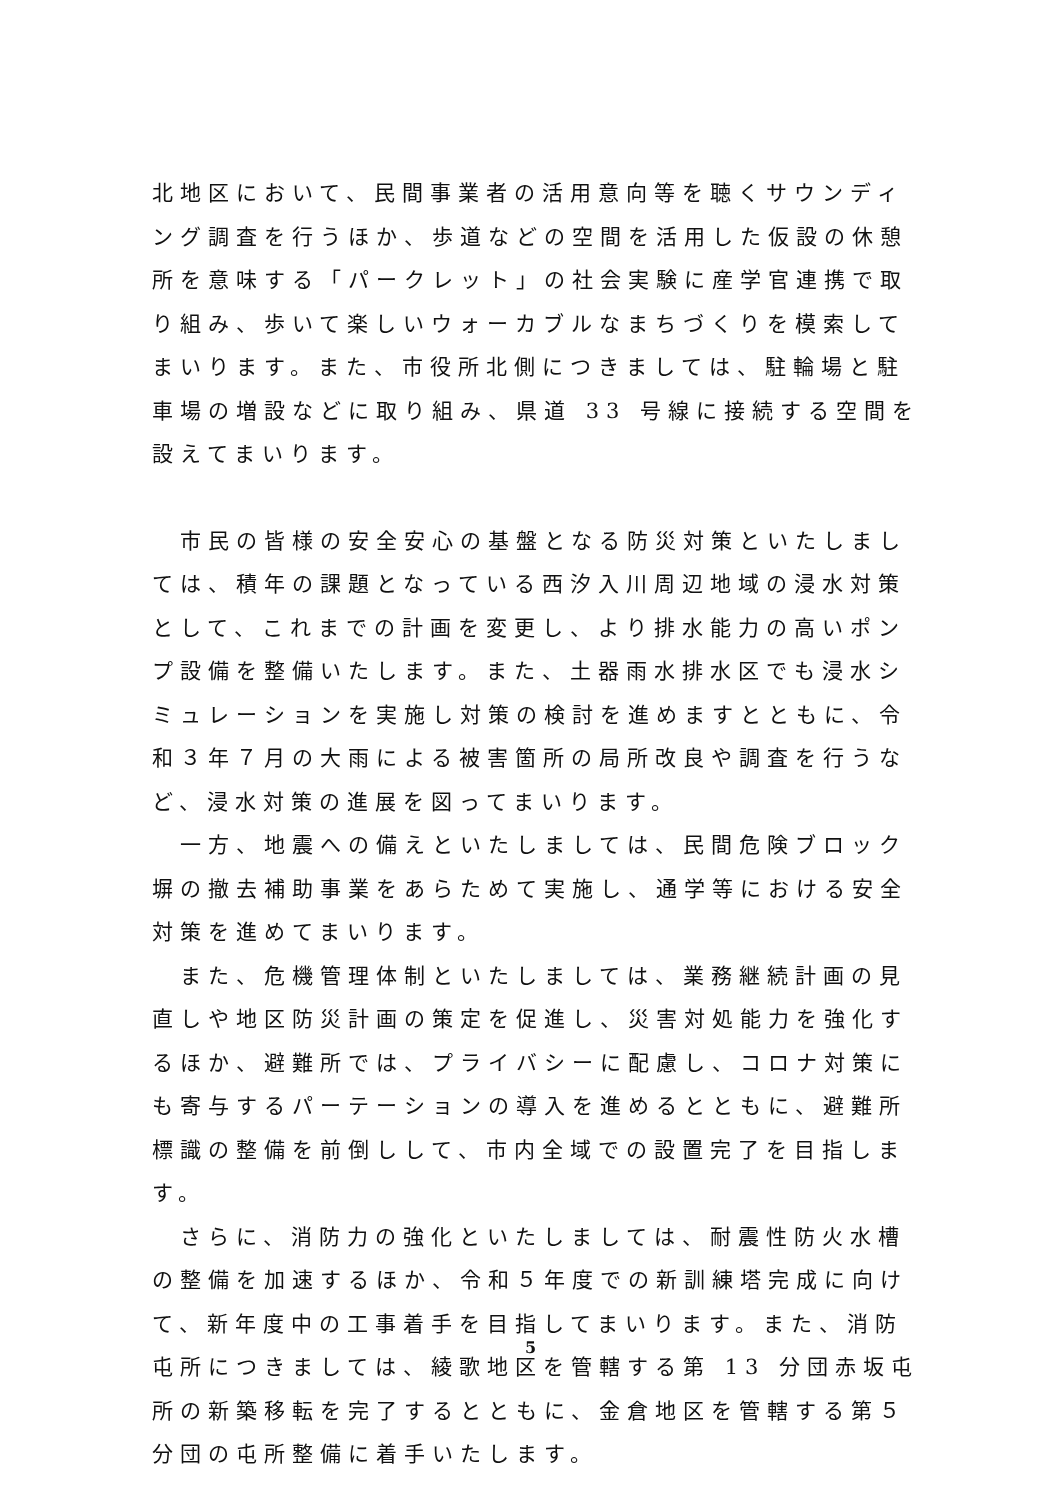北地区において、民間事業者の活用意向等を聴くサウンディング調査を行うほか、歩道などの空間を活用した仮設の休憩所を意味する「パークレット」の社会実験に産学官連携で取り組み、歩いて楽しいウォーカブルなまちづくりを模索してまいります。また、市役所北側につきましては、駐輪場と駐車場の増設などに取り組み、県道 33 号線に接続する空間を設えてまいります。
　市民の皆様の安全安心の基盤となる防災対策といたしましては、積年の課題となっている西汐入川周辺地域の浸水対策として、これまでの計画を変更し、より排水能力の高いポンプ設備を整備いたします。また、土器雨水排水区でも浸水シミュレーションを実施し対策の検討を進めますとともに、令和３年７月の大雨による被害箇所の局所改良や調査を行うなど、浸水対策の進展を図ってまいります。
　一方、地震への備えといたしましては、民間危険ブロック塀の撤去補助事業をあらためて実施し、通学等における安全対策を進めてまいります。
　また、危機管理体制といたしましては、業務継続計画の見直しや地区防災計画の策定を促進し、災害対処能力を強化するほか、避難所では、プライバシーに配慮し、コロナ対策にも寄与するパーテーションの導入を進めるとともに、避難所標識の整備を前倒しして、市内全域での設置完了を目指します。
　さらに、消防力の強化といたしましては、耐震性防火水槽の整備を加速するほか、令和５年度での新訓練塔完成に向けて、新年度中の工事着手を目指してまいります。また、消防屯所につきましては、綾歌地区を管轄する第 13 分団赤坂屯所の新築移転を完了するとともに、金倉地区を管轄する第５分団の屯所整備に着手いたします。
5